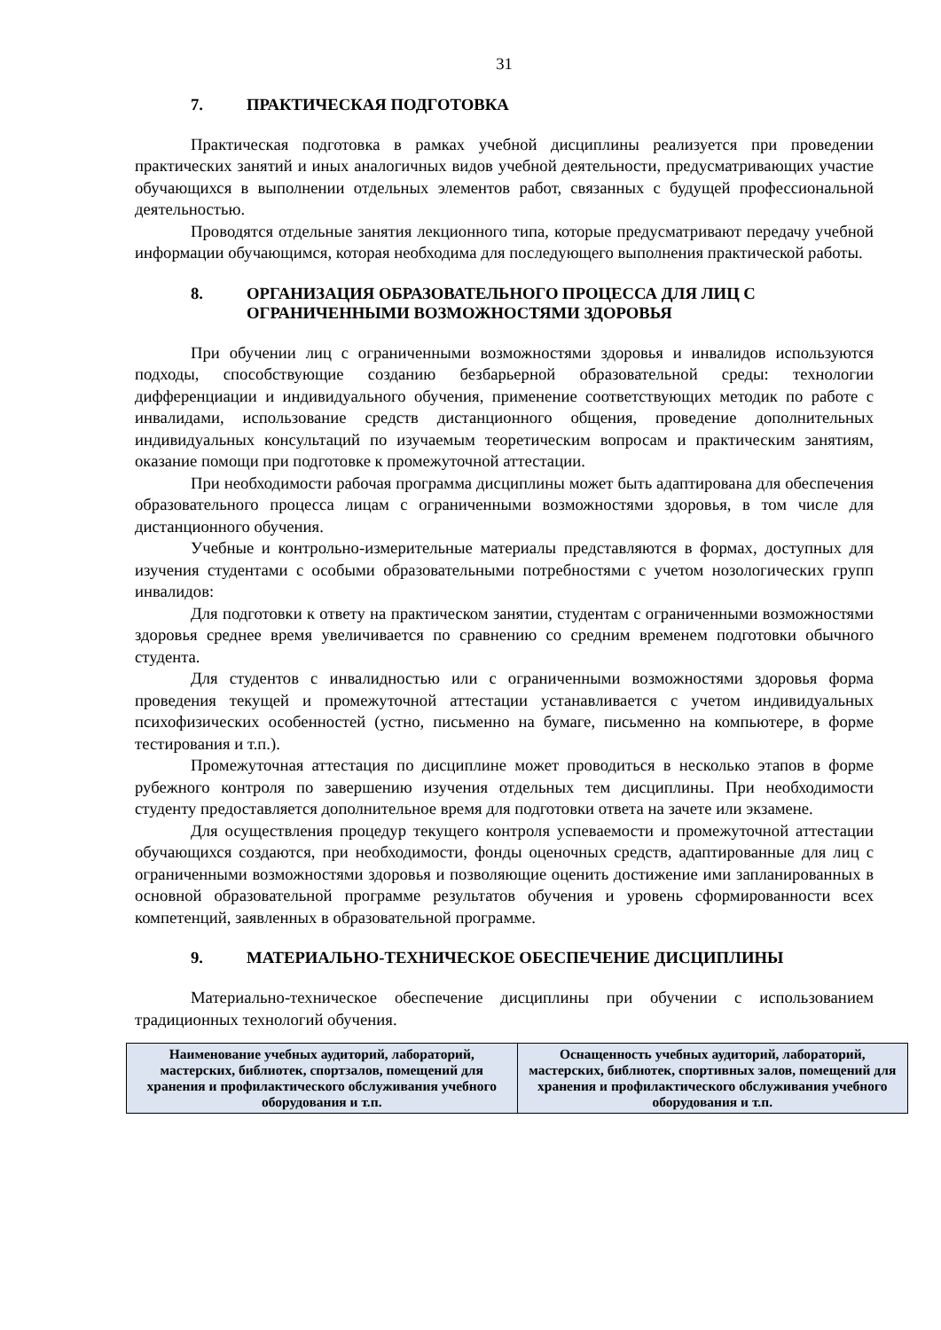31
7. ПРАКТИЧЕСКАЯ ПОДГОТОВКА
Практическая подготовка в рамках учебной дисциплины реализуется при проведении практических занятий и иных аналогичных видов учебной деятельности, предусматривающих участие обучающихся в выполнении отдельных элементов работ, связанных с будущей профессиональной деятельностью.
Проводятся отдельные занятия лекционного типа, которые предусматривают передачу учебной информации обучающимся, которая необходима для последующего выполнения практической работы.
8. ОРГАНИЗАЦИЯ ОБРАЗОВАТЕЛЬНОГО ПРОЦЕССА ДЛЯ ЛИЦ С ОГРАНИЧЕННЫМИ ВОЗМОЖНОСТЯМИ ЗДОРОВЬЯ
При обучении лиц с ограниченными возможностями здоровья и инвалидов используются подходы, способствующие созданию безбарьерной образовательной среды: технологии дифференциации и индивидуального обучения, применение соответствующих методик по работе с инвалидами, использование средств дистанционного общения, проведение дополнительных индивидуальных консультаций по изучаемым теоретическим вопросам и практическим занятиям, оказание помощи при подготовке к промежуточной аттестации.
При необходимости рабочая программа дисциплины может быть адаптирована для обеспечения образовательного процесса лицам с ограниченными возможностями здоровья, в том числе для дистанционного обучения.
Учебные и контрольно-измерительные материалы представляются в формах, доступных для изучения студентами с особыми образовательными потребностями с учетом нозологических групп инвалидов:
Для подготовки к ответу на практическом занятии, студентам с ограниченными возможностями здоровья среднее время увеличивается по сравнению со средним временем подготовки обычного студента.
Для студентов с инвалидностью или с ограниченными возможностями здоровья форма проведения текущей и промежуточной аттестации устанавливается с учетом индивидуальных психофизических особенностей (устно, письменно на бумаге, письменно на компьютере, в форме тестирования и т.п.).
Промежуточная аттестация по дисциплине может проводиться в несколько этапов в форме рубежного контроля по завершению изучения отдельных тем дисциплины. При необходимости студенту предоставляется дополнительное время для подготовки ответа на зачете или экзамене.
Для осуществления процедур текущего контроля успеваемости и промежуточной аттестации обучающихся создаются, при необходимости, фонды оценочных средств, адаптированные для лиц с ограниченными возможностями здоровья и позволяющие оценить достижение ими запланированных в основной образовательной программе результатов обучения и уровень сформированности всех компетенций, заявленных в образовательной программе.
9. МАТЕРИАЛЬНО-ТЕХНИЧЕСКОЕ ОБЕСПЕЧЕНИЕ ДИСЦИПЛИНЫ
Материально-техническое обеспечение дисциплины при обучении с использованием традиционных технологий обучения.
| Наименование учебных аудиторий, лабораторий, мастерских, библиотек, спортзалов, помещений для хранения и профилактического обслуживания учебного оборудования и т.п. | Оснащенность учебных аудиторий, лабораторий, мастерских, библиотек, спортивных залов, помещений для хранения и профилактического обслуживания учебного оборудования и т.п. |
| --- | --- |